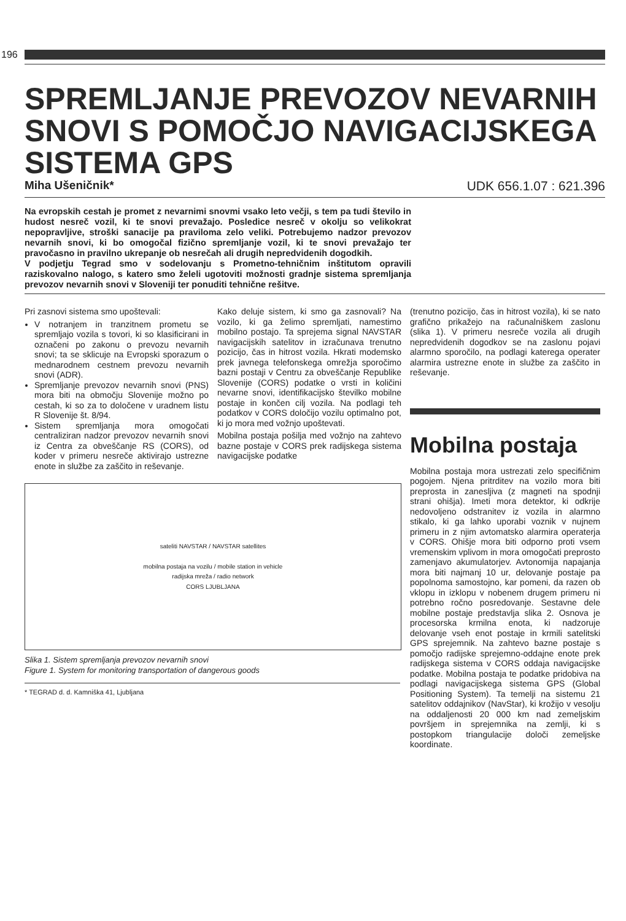196
SPREMLJANJE PREVOZOV NEVARNIH SNOVI S POMOČJO NAVIGACIJSKEGA SISTEMA GPS
Miha Ušeničnik* UDK 656.1.07 : 621.396
Na evropskih cestah je promet z nevarnimi snovmi vsako leto večji, s tem pa tudi število in hudost nesreč vozil, ki te snovi prevažajo. Posledice nesreč v okolju so velikokrat nepopravljive, stroški sanacije pa praviloma zelo veliki. Potrebujemo nadzor prevozov nevarnih snovi, ki bo omogočal fizično spremljanje vozil, ki te snovi prevažajo ter pravočasno in pravilno ukrepanje ob nesrečah ali drugih nepredvidenih dogodkih.
V podjetju Tegrad smo v sodelovanju s Prometno-tehničnim inštitutom opravili raziskovalno nalogo, s katero smo želeli ugotoviti možnosti gradnje sistema spremljanja prevozov nevarnih snovi v Sloveniji ter ponuditi tehnične rešitve.
Pri zasnovi sistema smo upoštevali:
V notranjem in tranzitnem prometu se spremljajo vozila s tovori, ki so klasificirani in označeni po zakonu o prevozu nevarnih snovi; ta se sklicuje na Evropski sporazum o mednarodnem cestnem prevozu nevarnih snovi (ADR).
Spremljanje prevozov nevarnih snovi (PNS) mora biti na območju Slovenije možno po cestah, ki so za to določene v uradnem listu R Slovenije št. 8/94.
Sistem spremljanja mora omogočati centraliziran nadzor prevozov nevarnih snovi iz Centra za obveščanje RS (CORS), od koder v primeru nesreče aktivirajo ustrezne enote in službe za zaščito in reševanje.
Kako deluje sistem, ki smo ga zasnovali? Na vozilo, ki ga želimo spremljati, namestimo mobilno postajo. Ta sprejema signal NAVSTAR navigacijskih satelitov in izračunava trenutno pozicijo, čas in hitrost vozila. Hkrati modemsko prek javnega telefonskega omrežja sporočimo bazni postaji v Centru za obveščanje Republike Slovenije (CORS) podatke o vrsti in količini nevarne snovi, identifikacijsko številko mobilne postaje in končen cilj vozila. Na podlagi teh podatkov v CORS določijo vozilu optimalno pot, ki jo mora med vožnjo upoštevati.
Mobilna postaja pošilja med vožnjo na zahtevo bazne postaje v CORS prek radijskega sistema navigacijske podatke
sateliti NAVSTAR / NAVSTAR satellites
mobilna postaja na vozilu / mobile station in vehicle
radijska mreža / radio network
CORS LJUBLJANA
Slika 1. Sistem spremljanja prevozov nevarnih snovi
Figure 1. System for monitoring transportation of dangerous goods
* TEGRAD d. d. Kamniška 41, Ljubljana
(trenutno pozicijo, čas in hitrost vozila), ki se nato grafično prikažejo na računalniškem zaslonu (slika 1). V primeru nesreče vozila ali drugih nepredvidenih dogodkov se na zaslonu pojavi alarmno sporočilo, na podlagi katerega operater alarmira ustrezne enote in službe za zaščito in reševanje.
Mobilna postaja
Mobilna postaja mora ustrezati zelo specifičnim pogojem. Njena pritrditev na vozilo mora biti preprosta in zanesljiva (z magneti na spodnji strani ohišja). Imeti mora detektor, ki odkrije nedovoljeno odstranitev iz vozila in alarmno stikalo, ki ga lahko uporabi voznik v nujnem primeru in z njim avtomatsko alarmira operaterja v CORS. Ohišje mora biti odporno proti vsem vremenskim vplivom in mora omogočati preprosto zamenjavo akumulatorjev. Avtonomija napajanja mora biti najmanj 10 ur, delovanje postaje pa popolnoma samostojno, kar pomeni, da razen ob vklopu in izklopu v nobenem drugem primeru ni potrebno ročno posredovanje. Sestavne dele mobilne postaje predstavlja slika 2. Osnova je procesorska krmilna enota, ki nadzoruje delovanje vseh enot postaje in krmili satelitski GPS sprejemnik. Na zahtevo bazne postaje s pomočjo radijske sprejemno-oddajne enote prek radijskega sistema v CORS oddaja navigacijske podatke. Mobilna postaja te podatke pridobiva na podlagi navigacijskega sistema GPS (Global Positioning System). Ta temelji na sistemu 21 satelitov oddajnikov (NavStar), ki krožijo v vesolju na oddaljenosti 20 000 km nad zemeljskim površjem in sprejemnika na zemlji, ki s postopkom triangulacije določi zemeljske koordinate.